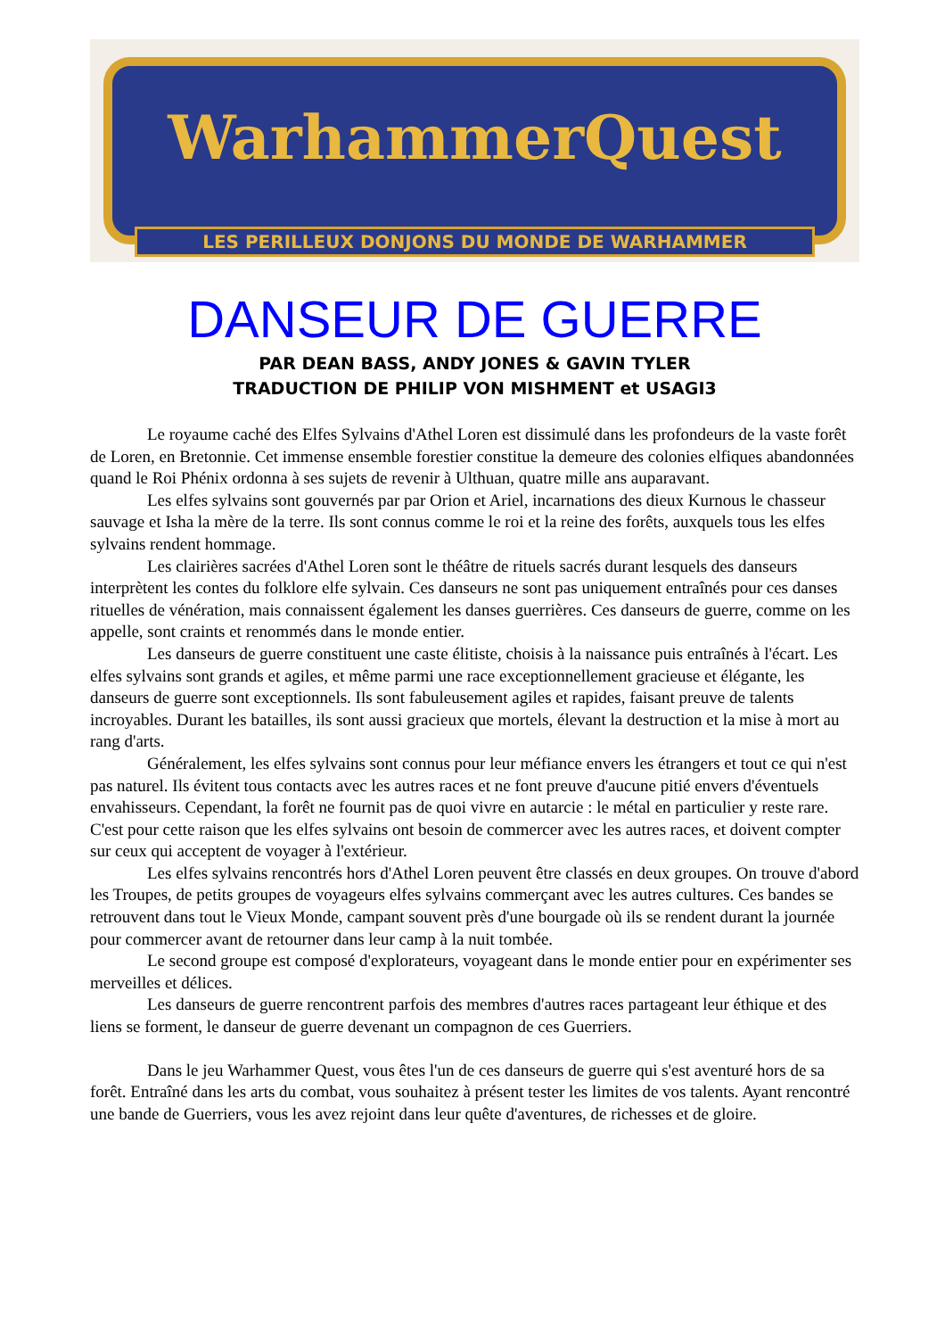WarhammerQuest
LES PERILLEUX DONJONS DU MONDE DE WARHAMMER
DANSEUR DE GUERRE
PAR DEAN BASS, ANDY JONES & GAVIN TYLER
TRADUCTION DE PHILIP VON MISHMENT et USAGI3
Le royaume caché des Elfes Sylvains d'Athel Loren est dissimulé dans les profondeurs de la vaste forêt de Loren, en Bretonnie. Cet immense ensemble forestier constitue la demeure des colonies elfiques abandonnées quand le Roi Phénix ordonna à ses sujets de revenir à Ulthuan, quatre mille ans auparavant.
Les elfes sylvains sont gouvernés par par Orion et Ariel, incarnations des dieux Kurnous le chasseur sauvage et Isha la mère de la terre. Ils sont connus comme le roi et la reine des forêts, auxquels tous les elfes sylvains rendent hommage.
Les clairières sacrées d'Athel Loren sont le théâtre de rituels sacrés durant lesquels des danseurs interprètent les contes du folklore elfe sylvain. Ces danseurs ne sont pas uniquement entraînés pour ces danses rituelles de vénération, mais connaissent également les danses guerrières. Ces danseurs de guerre, comme on les appelle, sont craints et renommés dans le monde entier.
Les danseurs de guerre constituent une caste élitiste, choisis à la naissance puis entraînés à l'écart. Les elfes sylvains sont grands et agiles, et même parmi une race exceptionnellement gracieuse et élégante, les danseurs de guerre sont exceptionnels. Ils sont fabuleusement agiles et rapides, faisant preuve de talents incroyables. Durant les batailles, ils sont aussi gracieux que mortels, élevant la destruction et la mise à mort au rang d'arts.
Généralement, les elfes sylvains sont connus pour leur méfiance envers les étrangers et tout ce qui n'est pas naturel. Ils évitent tous contacts avec les autres races et ne font preuve d'aucune pitié envers d'éventuels envahisseurs. Cependant, la forêt ne fournit pas de quoi vivre en autarcie : le métal en particulier y reste rare. C'est pour cette raison que les elfes sylvains ont besoin de commercer avec les autres races, et doivent compter sur ceux qui acceptent de voyager à l'extérieur.
Les elfes sylvains rencontrés hors d'Athel Loren peuvent être classés en deux groupes. On trouve d'abord les Troupes, de petits groupes de voyageurs elfes sylvains commerçant avec les autres cultures. Ces bandes se retrouvent dans tout le Vieux Monde, campant souvent près d'une bourgade où ils se rendent durant la journée pour commercer avant de retourner dans leur camp à la nuit tombée.
Le second groupe est composé d'explorateurs, voyageant dans le monde entier pour en expérimenter ses merveilles et délices.
Les danseurs de guerre rencontrent parfois des membres d'autres races partageant leur éthique et des liens se forment, le danseur de guerre devenant un compagnon de ces Guerriers.
Dans le jeu Warhammer Quest, vous êtes l'un de ces danseurs de guerre qui s'est aventuré hors de sa forêt. Entraîné dans les arts du combat, vous souhaitez à présent tester les limites de vos talents. Ayant rencontré une bande de Guerriers, vous les avez rejoint dans leur quête d'aventures, de richesses et de gloire.